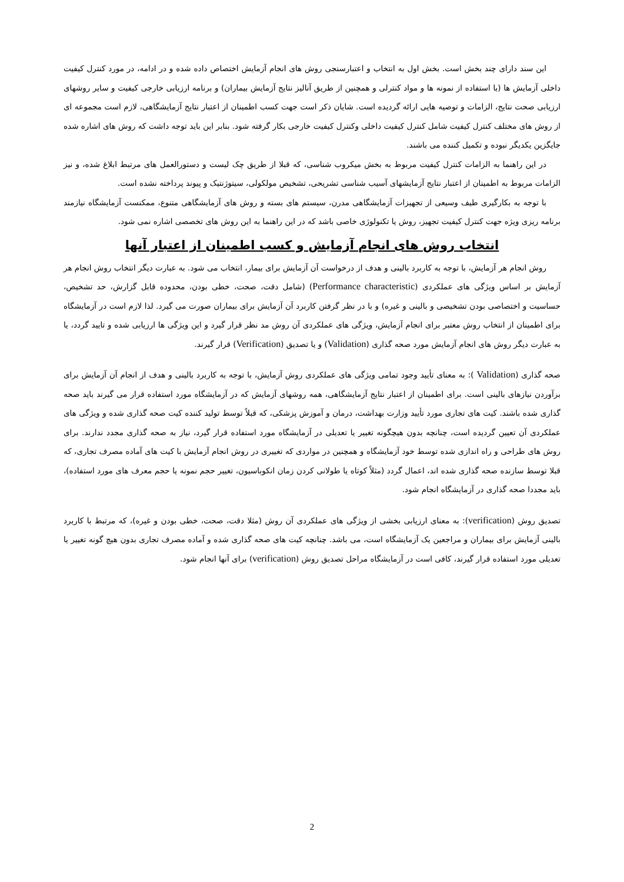این سند دارای چند بخش است. بخش اول به انتخاب و اعتبارسنجی روش های انجام آزمایش اختصاص داده شده و در ادامه، در مورد کنترل کیفیت داخلی آزمایش ها (با استفاده از نمونه ها و مواد کنترلی و همچنین از طریق آنالیز نتایج آزمایش بیماران) و برنامه ارزیابی خارجی کیفیت و سایر روشهای ارزیابی صحت نتایج، الزامات و توصیه هایی ارائه گردیده است. شایان ذکر است جهت کسب اطمینان از اعتبار نتایج آزمایشگاهی، لازم است مجموعه ای از روش های مختلف کنترل کیفیت شامل کنترل کیفیت داخلی وکنترل کیفیت خارجی بکار گرفته شود. بنابر این باید توجه داشت که روش های اشاره شده جایگزین یکدیگر نبوده و تکمیل کننده می باشند.
در این راهنما به الزامات کنترل کیفیت مربوط به بخش میکروب شناسی، که قبلا از طریق چک لیست و دستورالعمل های مرتبط ابلاغ شده، و نیز الزامات مربوط به اطمینان از اعتبار نتایج آزمایشهای آسیب شناسی تشریحی، تشخیص مولکولی، سیتوژنتیک و پیوند پرداخته نشده است.
با توجه به بکارگیری طیف وسیعی از تجهیزات آزمایشگاهی مدرن، سیستم های بسته و روش های آزمایشگاهی متنوع، ممکنست آزمایشگاه نیازمند برنامه ریزی ویژه جهت کنترل کیفیت تجهیز، روش یا تکنولوژی خاصی باشد که در این راهنما به این روش های تخصصی اشاره نمی شود.
انتخاب روش های انجام آزمایش و کسب اطمینان از اعتبار آنها
روش انجام هر آزمایش، با توجه به کاربرد بالینی و هدف از درخواست آن آزمایش برای بیمار، انتخاب می شود. به عبارت دیگر انتخاب روش انجام هر آزمایش بر اساس ویژگی های عملکردی (Performance characteristic) (شامل دقت، صحت، خطی بودن، محدوده قابل گزارش، حد تشخیص، حساسیت و اختصاصی بودن تشخیصی و بالینی و غیره) و با در نظر گرفتن کاربرد آن آزمایش برای بیماران صورت می گیرد. لذا لازم است در آزمایشگاه برای اطمینان از انتخاب روش معتبر برای انجام آزمایش، ویژگی های عملکردی آن روش مد نظر قرار گیرد و این ویژگی ها ارزیابی شده و تایید گردد، یا به عبارت دیگر روش های انجام آزمایش مورد صحه گذاری (Validation) و یا تصدیق (Verification) قرار گیرند.
صحه گذاری (Validation ): به معنای تأیید وجود تمامی ویژگی های عملکردی روش آزمایش، با توجه به کاربرد بالینی و هدف از انجام آن آزمایش برای برآوردن نیازهای بالینی است. برای اطمینان از اعتبار نتایج آزمایشگاهی، همه روشهای آزمایش که در آزمایشگاه مورد استفاده قرار می گیرند باید صحه گذاری شده باشند. کیت های تجاری مورد تأیید وزارت بهداشت، درمان و آموزش پزشکی، که قبلاً توسط تولید کننده کیت صحه گذاری شده و ویژگی های عملکردی آن تعیین گردیده است، چنانچه بدون هیچگونه تغییر یا تعدیلی در آزمایشگاه مورد استفاده قرار گیرد، نیاز به صحه گذاری مجدد ندارند. برای روش های طراحی و راه اندازی شده توسط خود آزمایشگاه و همچنین در مواردی که تغییری در روش انجام آزمایش با کیت های آماده مصرف تجاری، که قبلا توسط سازنده صحه گذاری شده اند، اعمال گردد (مثلاً کوتاه یا طولانی کردن زمان انکوباسیون، تغییر حجم نمونه یا حجم معرف های مورد استفاده)، باید مجددا صحه گذاری در آزمایشگاه انجام شود.
تصدیق روش (verification): به معنای ارزیابی بخشی از ویژگی های عملکردی آن روش (مثلا دقت، صحت، خطی بودن و غیره)، که مرتبط با کاربرد بالینی آزمایش برای بیماران و مراجعین یک آزمایشگاه است، می باشد. چنانچه کیت های صحه گذاری شده و آماده مصرف تجاری بدون هیچ گونه تغییر یا تعدیلی مورد استفاده قرار گیرند، کافی است در آزمایشگاه مراحل تصدیق روش (verification) برای آنها انجام شود.
2